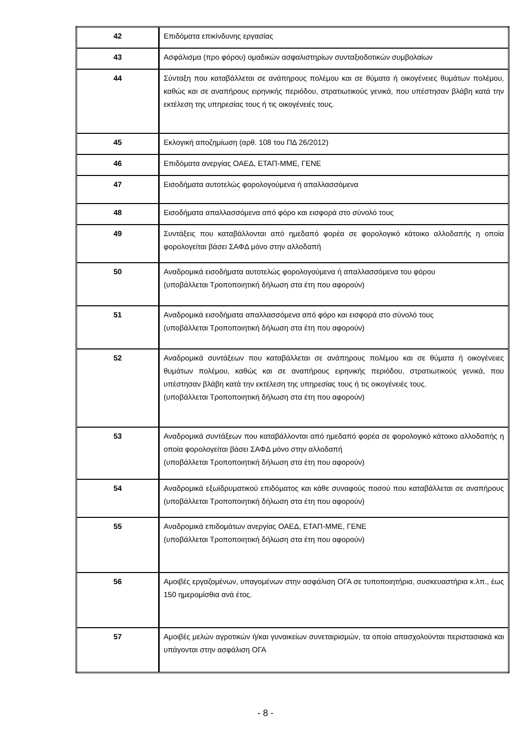| 42 | Επιδόματα επικίνδυνης εργασίας |
| 43 | Ασφάλισμα (προ φόρου) ομαδικών ασφαλιστηρίων συνταξιοδοτικών συμβολαίων |
| 44 | Σύνταξη που καταβάλλεται σε ανάπηρους πολέμου και σε θύματα ή οικογένειες θυμάτων πολέμου, καθώς και σε αναπήρους ειρηνικής περιόδου, στρατιωτικούς γενικά, που υπέστησαν βλάβη κατά την εκτέλεση της υπηρεσίας τους ή τις οικογένειές τους. |
| 45 | Εκλογική αποζημίωση (αρθ. 108 του ΠΔ 26/2012) |
| 46 | Επιδόματα ανεργίας ΟΑΕΔ, ΕΤΑΠ-ΜΜΕ, ΓΕΝΕ |
| 47 | Εισοδήματα αυτοτελώς φορολογούμενα ή απαλλασσόμενα |
| 48 | Εισοδήματα απαλλασσόμενα από φόρο και εισφορά στο σύνολό τους |
| 49 | Συντάξεις που καταβάλλονται από ημεδαπό φορέα σε φορολογικό κάτοικο αλλοδαπής η οποία φορολογείται βάσει ΣΑΦΔ μόνο στην αλλοδαπή |
| 50 | Αναδρομικά εισοδήματα αυτοτελώς φορολογούμενα ή απαλλασσόμενα του φόρου (υποβάλλεται Τροποποιητική δήλωση στα έτη που αφορούν) |
| 51 | Αναδρομικά εισοδήματα απαλλασσόμενα από φόρο και εισφορά στο σύνολό τους (υποβάλλεται Τροποποιητική δήλωση στα έτη που αφορούν) |
| 52 | Αναδρομικά συντάξεων που καταβάλλεται σε ανάπηρους πολέμου και σε θύματα ή οικογένειες θυμάτων πολέμου, καθώς και σε αναπήρους ειρηνικής περιόδου, στρατιωτικούς γενικά, που υπέστησαν βλάβη κατά την εκτέλεση της υπηρεσίας τους ή τις οικογένειές τους. (υποβάλλεται Τροποποιητική δήλωση στα έτη που αφορούν) |
| 53 | Αναδρομικά συντάξεων που καταβάλλονται από ημεδαπό φορέα σε φορολογικό κάτοικο αλλοδαπής η οποία φορολογείται βάσει ΣΑΦΔ μόνο στην αλλοδαπή (υποβάλλεται Τροποποιητική δήλωση στα έτη που αφορούν) |
| 54 | Αναδρομικά εξωϊδρυματικού επιδόματος και κάθε συναφούς ποσού που καταβάλλεται σε αναπήρους (υποβάλλεται Τροποποιητική δήλωση στα έτη που αφορούν) |
| 55 | Αναδρομικά επιδομάτων ανεργίας ΟΑΕΔ, ΕΤΑΠ-ΜΜΕ, ΓΕΝΕ (υποβάλλεται Τροποποιητική δήλωση στα έτη που αφορούν) |
| 56 | Αμοιβές εργαζομένων, υπαγομένων στην ασφάλιση ΟΓΑ σε τυποποιητήρια, συσκευαστήρια κ.λπ., έως 150 ημερομίσθια ανά έτος. |
| 57 | Αμοιβές μελών αγροτικών ή/και γυναικείων συνεταιρισμών, τα οποία απασχολούνται περιστασιακά και υπάγονται στην ασφάλιση ΟΓΑ |
- 8 -